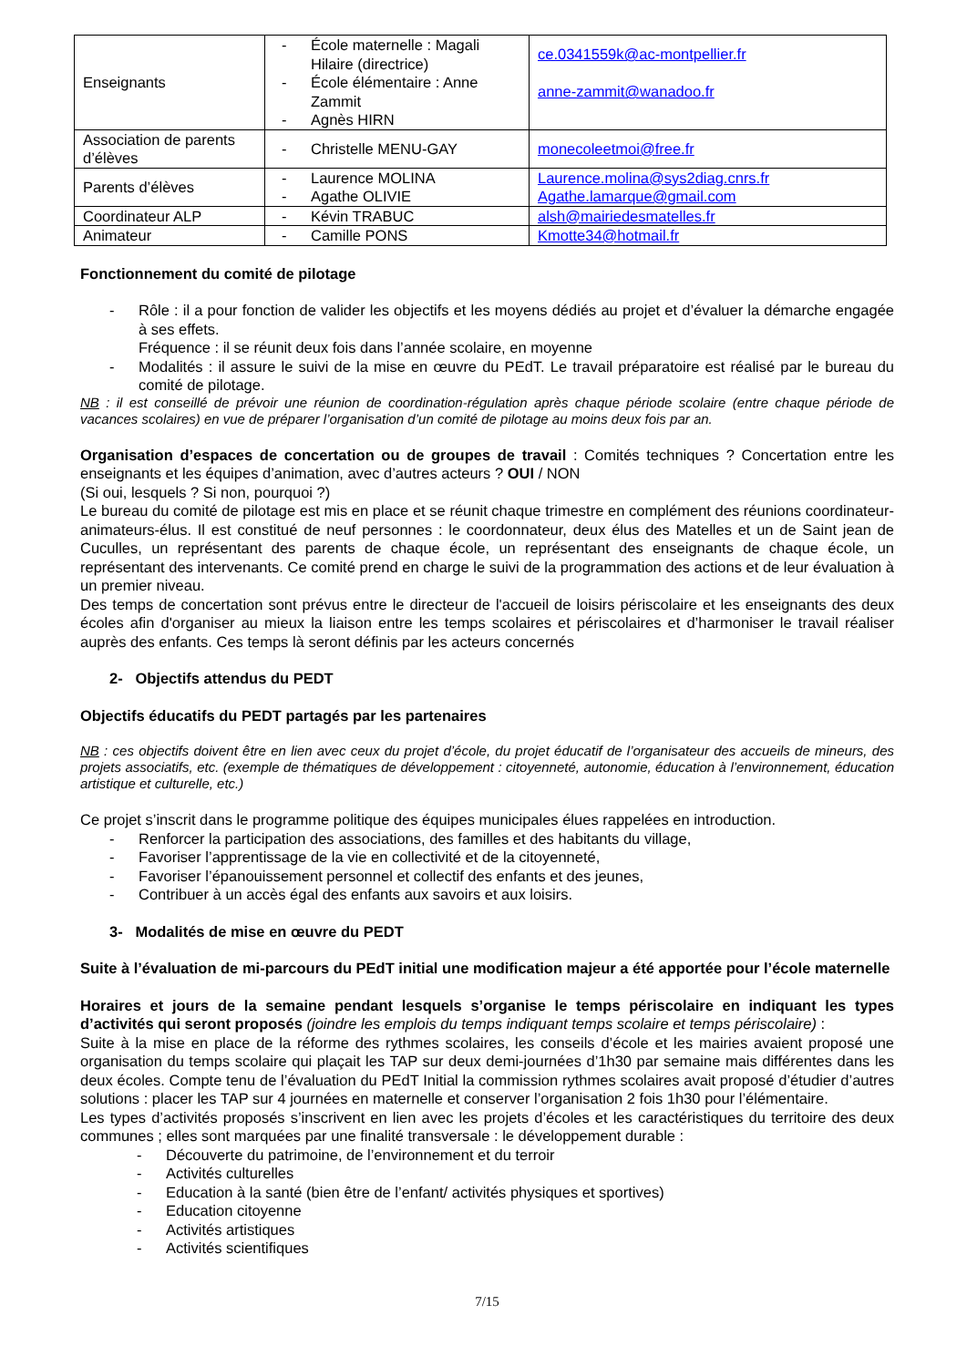| Enseignants | - École maternelle : Magali Hilaire (directrice) - École élémentaire : Anne Zammit - Agnès HIRN | ce.0341559k@ac-montpellier.fr anne-zammit@wanadoo.fr |
| Association de parents d’élèves | - Christelle MENU-GAY | monecoleetmoi@free.fr |
| Parents d’élèves | - Laurence MOLINA - Agathe OLIVIE | Laurence.molina@sys2diag.cnrs.fr Agathe.lamarque@gmail.com |
| Coordinateur ALP | - Kévin TRABUC | alsh@mairiedesmatelles.fr |
| Animateur | - Camille PONS | Kmotte34@hotmail.fr |
Fonctionnement du comité de pilotage
- Rôle : il a pour fonction de valider les objectifs et les moyens dédiés au projet et d’évaluer la démarche engagée à ses effets.
Fréquence : il se réunit deux fois dans l’année scolaire, en moyenne
- Modalités : il assure le suivi de la mise en œuvre du PEdT. Le travail préparatoire est réalisé par le bureau du comité de pilotage.
NB : il est conseillé de prévoir une réunion de coordination-régulation après chaque période scolaire (entre chaque période de vacances scolaires) en vue de préparer l’organisation d’un comité de pilotage au moins deux fois par an.
Organisation d’espaces de concertation ou de groupes de travail : Comités techniques ? Concertation entre les enseignants et les équipes d’animation, avec d’autres acteurs ? OUI / NON
(Si oui, lesquels ? Si non, pourquoi ?)
Le bureau du comité de pilotage est mis en place et se réunit chaque trimestre en complément des réunions coordinateur-animateurs-élus. Il est constitué de neuf personnes : le coordonnateur, deux élus des Matelles et un de Saint jean de Cuculles, un représentant des parents de chaque école, un représentant des enseignants de chaque école, un représentant des intervenants. Ce comité prend en charge le suivi de la programmation des actions et de leur évaluation à un premier niveau.
Des temps de concertation sont prévus entre le directeur de l'accueil de loisirs périscolaire et les enseignants des deux écoles afin d'organiser au mieux la liaison entre les temps scolaires et périscolaires et d’harmoniser le travail réaliser auprès des enfants. Ces temps là seront définis par les acteurs concernés
2- Objectifs attendus du PEDT
Objectifs éducatifs du PEDT partagés par les partenaires
NB : ces objectifs doivent être en lien avec ceux du projet d’école, du projet éducatif de l’organisateur des accueils de mineurs, des projets associatifs, etc. (exemple de thématiques de développement : citoyenneté, autonomie, éducation à l’environnement, éducation artistique et culturelle, etc.)
Ce projet s’inscrit dans le programme politique des équipes municipales élues rappelées en introduction.
- Renforcer la participation des associations, des familles et des habitants du village,
- Favoriser l’apprentissage de la vie en collectivité et de la citoyenneté,
- Favoriser l’épanouissement personnel et collectif des enfants et des jeunes,
- Contribuer à un accès égal des enfants aux savoirs et aux loisirs.
3- Modalités de mise en œuvre du PEDT
Suite à l’évaluation de mi-parcours du PEdT initial une modification majeur a été apportée pour l’école maternelle
Horaires et jours de la semaine pendant lesquels s’organise le temps périscolaire en indiquant les types d’activités qui seront proposés (joindre les emplois du temps indiquant temps scolaire et temps périscolaire) :
Suite à la mise en place de la réforme des rythmes scolaires, les conseils d’école et les mairies avaient proposé une organisation du temps scolaire qui plaçait les TAP sur deux demi-journées d’1h30 par semaine mais différentes dans les deux écoles. Compte tenu de l’évaluation du PEdT Initial la commission rythmes scolaires avait proposé d’étudier d’autres solutions : placer les TAP sur 4 journées en maternelle et conserver l’organisation 2 fois 1h30 pour l’élémentaire.
Les types d’activités proposés s’inscrivent en lien avec les projets d’écoles et les caractéristiques du territoire des deux communes ; elles sont marquées par une finalité transversale : le développement durable :
- Découverte du patrimoine, de l’environnement et du terroir
- Activités culturelles
- Education à la santé (bien être de l’enfant/ activités physiques et sportives)
- Education citoyenne
- Activités artistiques
- Activités scientifiques
7/15